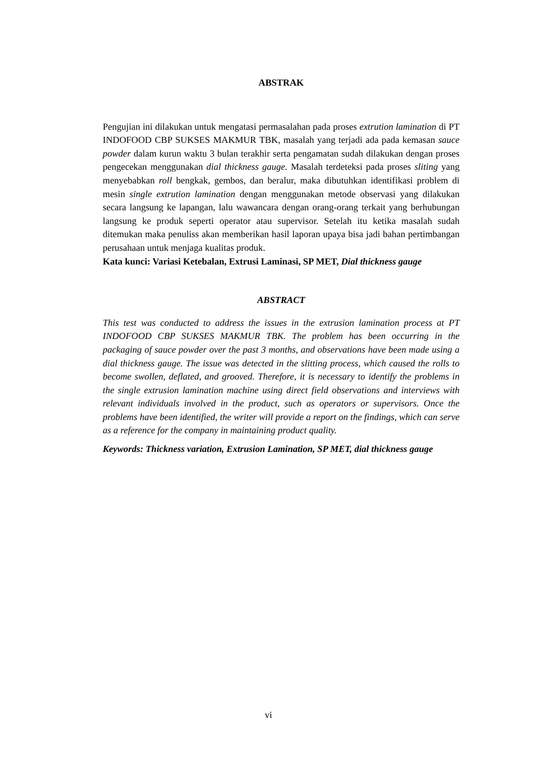ABSTRAK
Pengujian ini dilakukan untuk mengatasi permasalahan pada proses extrution lamination di PT INDOFOOD CBP SUKSES MAKMUR TBK, masalah yang terjadi ada pada kemasan sauce powder dalam kurun waktu 3 bulan terakhir serta pengamatan sudah dilakukan dengan proses pengecekan menggunakan dial thickness gauge. Masalah terdeteksi pada proses sliting yang menyebabkan roll bengkak, gembos, dan beralur, maka dibutuhkan identifikasi problem di mesin single extrution lamination dengan menggunakan metode observasi yang dilakukan secara langsung ke lapangan, lalu wawancara dengan orang-orang terkait yang berhubungan langsung ke produk seperti operator atau supervisor. Setelah itu ketika masalah sudah ditemukan maka penuliss akan memberikan hasil laporan upaya bisa jadi bahan pertimbangan perusahaan untuk menjaga kualitas produk.
Kata kunci: Variasi Ketebalan, Extrusi Laminasi, SP MET, Dial thickness gauge
ABSTRACT
This test was conducted to address the issues in the extrusion lamination process at PT INDOFOOD CBP SUKSES MAKMUR TBK. The problem has been occurring in the packaging of sauce powder over the past 3 months, and observations have been made using a dial thickness gauge. The issue was detected in the slitting process, which caused the rolls to become swollen, deflated, and grooved. Therefore, it is necessary to identify the problems in the single extrusion lamination machine using direct field observations and interviews with relevant individuals involved in the product, such as operators or supervisors. Once the problems have been identified, the writer will provide a report on the findings, which can serve as a reference for the company in maintaining product quality.
Keywords: Thickness variation, Extrusion Lamination, SP MET, dial thickness gauge
vi